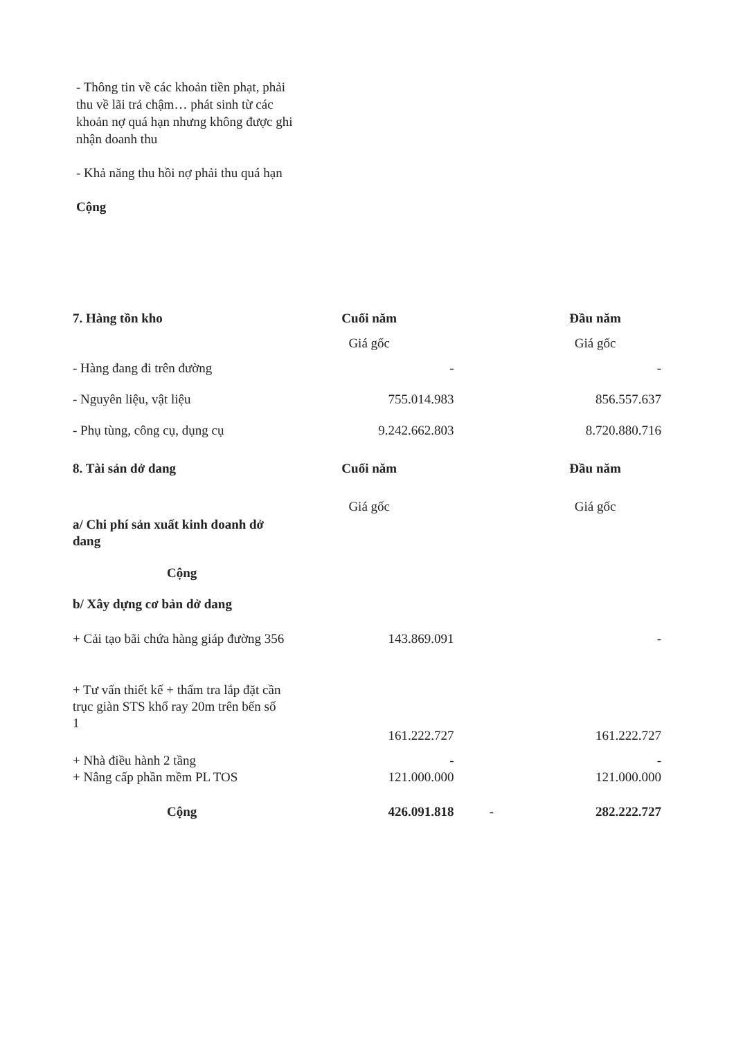- Thông tin về các khoản tiền phạt, phải thu về lãi trả chậm… phát sinh từ các khoản nợ quá hạn nhưng không được ghi nhận doanh thu
- Khả năng thu hồi nợ phải thu quá hạn
Cộng
| 7. Hàng tồn kho | Cuối năm | | Đầu năm |
| | Giá gốc | | Giá gốc |
| - Hàng đang đi trên đường | - | | - |
| - Nguyên liệu, vật liệu | 755.014.983 | | 856.557.637 |
| - Phụ tùng, công cụ, dụng cụ | 9.242.662.803 | | 8.720.880.716 |
| 8. Tài sản dở dang | Cuối năm | | Đầu năm |
| | Giá gốc | | Giá gốc |
| a/ Chi phí sản xuất kinh doanh dở dang | | | |
| Cộng | | | |
| b/ Xây dựng cơ bản dở dang | | | |
| + Cải tạo bãi chứa hàng giáp đường 356 | 143.869.091 | | - |
| + Tư vấn thiết kế + thẩm tra lắp đặt cần trục giàn STS khổ ray 20m trên bến số 1 | 161.222.727 | | 161.222.727 |
| + Nhà điều hành 2 tầng | - | | - |
| + Nâng cấp phần mềm PL TOS | 121.000.000 | | 121.000.000 |
| Cộng | 426.091.818 | - | 282.222.727 |